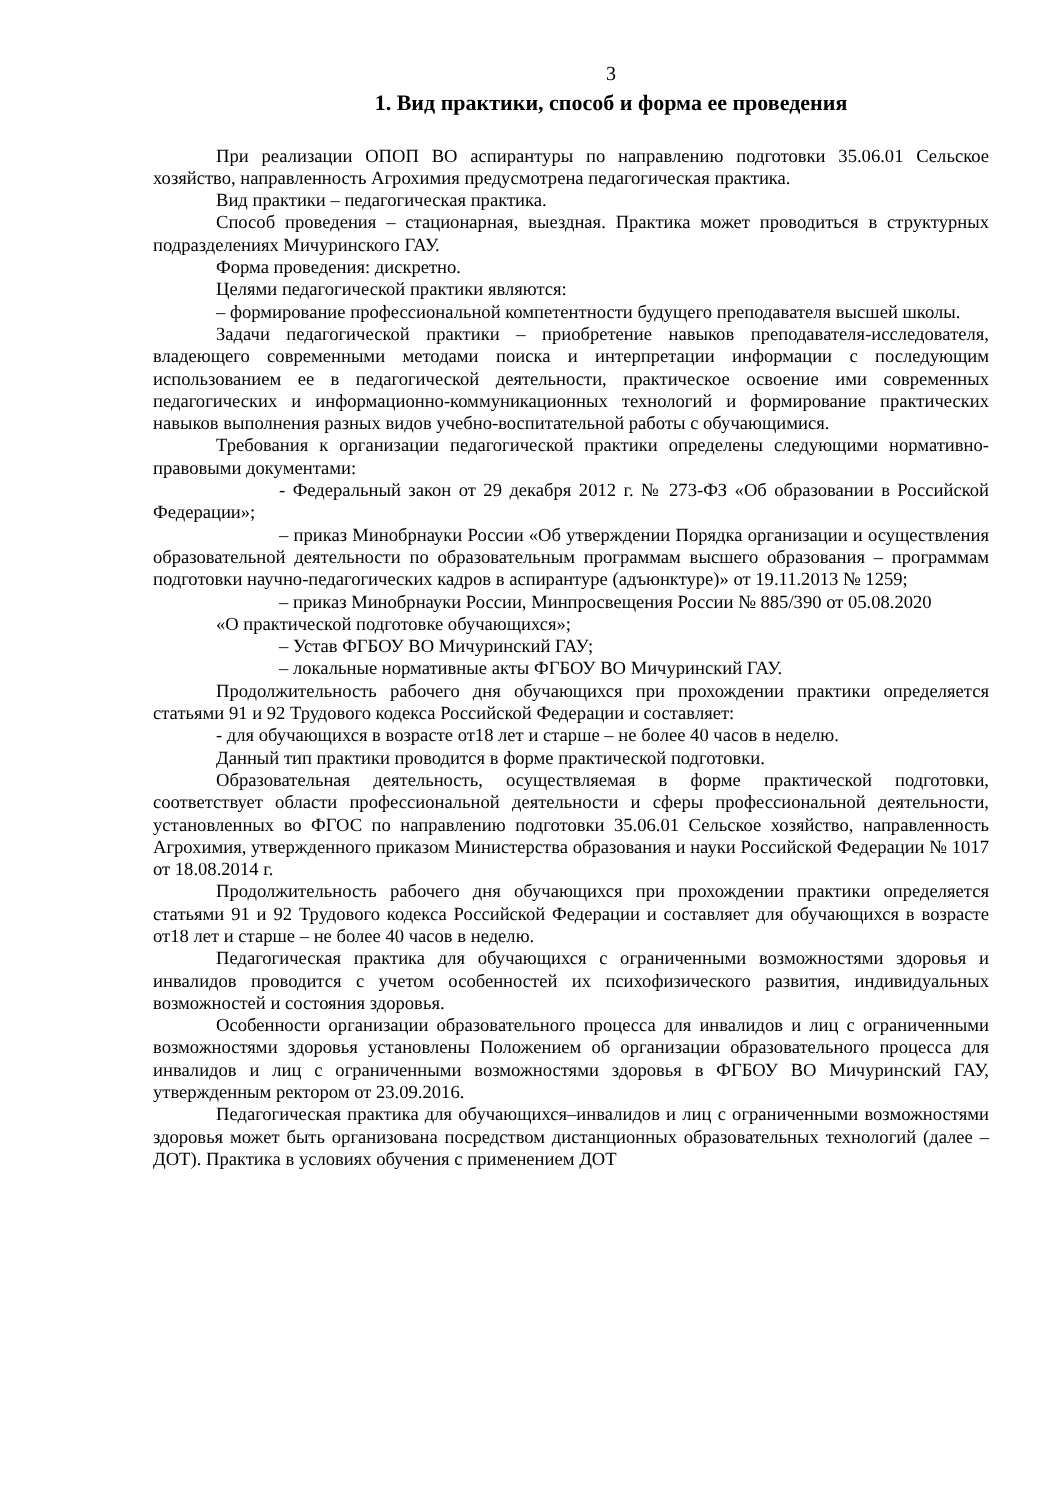3
1. Вид практики, способ и форма ее проведения
При реализации ОПОП ВО аспирантуры по направлению подготовки 35.06.01 Сельское хозяйство, направленность Агрохимия предусмотрена педагогическая практика.
Вид практики – педагогическая практика.
Способ проведения – стационарная, выездная. Практика может проводиться в структурных подразделениях Мичуринского ГАУ.
Форма проведения: дискретно.
Целями педагогической практики являются:
– формирование профессиональной компетентности будущего преподавателя высшей школы.
Задачи педагогической практики – приобретение навыков преподавателя-исследователя, владеющего современными методами поиска и интерпретации информации с последующим использованием ее в педагогической деятельности, практическое освоение ими современных педагогических и информационно-коммуникационных технологий и формирование практических навыков выполнения разных видов учебно-воспитательной работы с обучающимися.
Требования к организации педагогической практики определены следующими нормативно-правовыми документами:
- Федеральный закон от 29 декабря 2012 г. № 273-ФЗ «Об образовании в Российской Федерации»;
– приказ Минобрнауки России «Об утверждении Порядка организации и осуществления образовательной деятельности по образовательным программам высшего образования – программам подготовки научно-педагогических кадров в аспирантуре (адъюнктуре)» от 19.11.2013 № 1259;
– приказ Минобрнауки России, Минпросвещения России № 885/390 от 05.08.2020
«О практической подготовке обучающихся»;
– Устав ФГБОУ ВО Мичуринский ГАУ;
– локальные нормативные акты ФГБОУ ВО Мичуринский ГАУ.
Продолжительность рабочего дня обучающихся при прохождении практики определяется статьями 91 и 92 Трудового кодекса Российской Федерации и составляет:
- для обучающихся в возрасте от18 лет и старше – не более 40 часов в неделю.
Данный тип практики проводится в форме практической подготовки.
Образовательная деятельность, осуществляемая в форме практической подготовки, соответствует области профессиональной деятельности и сферы профессиональной деятельности, установленных во ФГОС по направлению подготовки 35.06.01 Сельское хозяйство, направленность Агрохимия, утвержденного приказом Министерства образования и науки Российской Федерации № 1017 от 18.08.2014 г.
Продолжительность рабочего дня обучающихся при прохождении практики определяется статьями 91 и 92 Трудового кодекса Российской Федерации и составляет для обучающихся в возрасте от18 лет и старше – не более 40 часов в неделю.
Педагогическая практика для обучающихся с ограниченными возможностями здоровья и инвалидов проводится с учетом особенностей их психофизического развития, индивидуальных возможностей и состояния здоровья.
Особенности организации образовательного процесса для инвалидов и лиц с ограниченными возможностями здоровья установлены Положением об организации образовательного процесса для инвалидов и лиц с ограниченными возможностями здоровья в ФГБОУ ВО Мичуринский ГАУ, утвержденным ректором от 23.09.2016.
Педагогическая практика для обучающихся–инвалидов и лиц с ограниченными возможностями здоровья может быть организована посредством дистанционных образовательных технологий (далее – ДОТ). Практика в условиях обучения с применением ДОТ